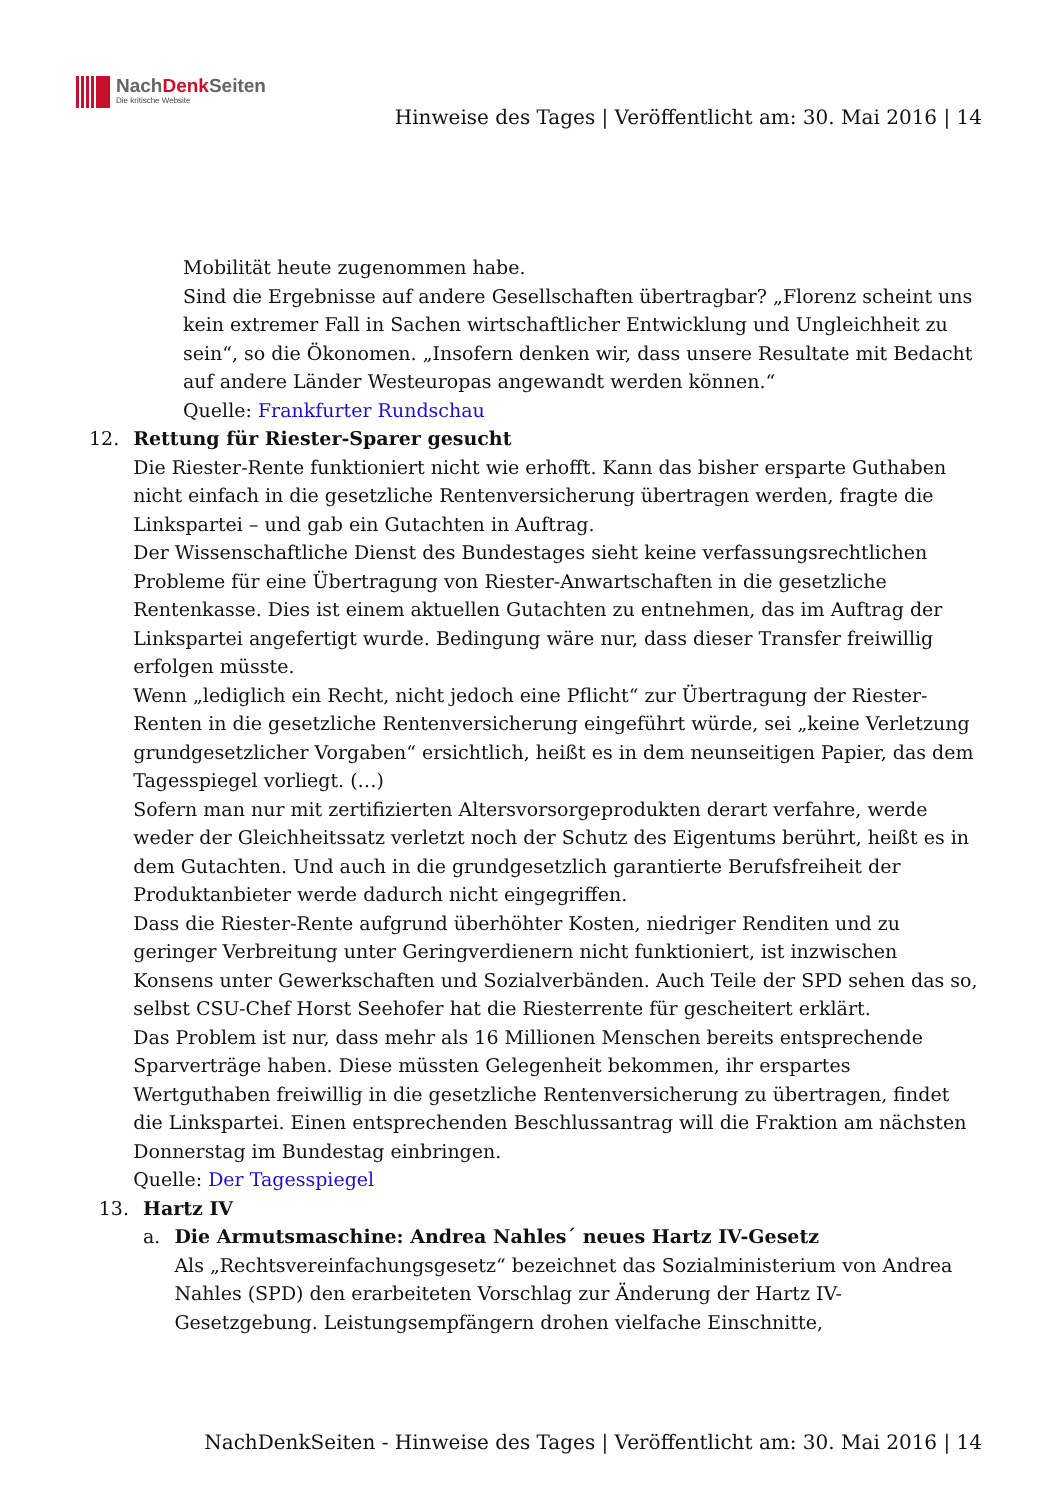NachDenk Seiten
Die kritische Website
Hinweise des Tages | Veröffentlicht am: 30. Mai 2016 | 14
Mobilität heute zugenommen habe.
Sind die Ergebnisse auf andere Gesellschaften übertragbar? „Florenz scheint uns kein extremer Fall in Sachen wirtschaftlicher Entwicklung und Ungleichheit zu sein“, so die Ökonomen. „Insofern denken wir, dass unsere Resultate mit Bedacht auf andere Länder Westeuropas angewandt werden können.“
Quelle: Frankfurter Rundschau
12. Rettung für Riester-Sparer gesucht
Die Riester-Rente funktioniert nicht wie erhofft. Kann das bisher ersparte Guthaben nicht einfach in die gesetzliche Rentenversicherung übertragen werden, fragte die Linkspartei – und gab ein Gutachten in Auftrag.
Der Wissenschaftliche Dienst des Bundestages sieht keine verfassungsrechtlichen Probleme für eine Übertragung von Riester-Anwartschaften in die gesetzliche Rentenkasse. Dies ist einem aktuellen Gutachten zu entnehmen, das im Auftrag der Linkspartei angefertigt wurde. Bedingung wäre nur, dass dieser Transfer freiwillig erfolgen müsste.
Wenn „lediglich ein Recht, nicht jedoch eine Pflicht“ zur Übertragung der Riester-Renten in die gesetzliche Rentenversicherung eingeführt würde, sei „keine Verletzung grundgesetzlicher Vorgaben“ ersichtlich, heißt es in dem neunseitigen Papier, das dem Tagesspiegel vorliegt. (…)
Sofern man nur mit zertifizierten Altersvorsorgeprodukten derart verfahre, werde weder der Gleichheitssatz verletzt noch der Schutz des Eigentums berührt, heißt es in dem Gutachten. Und auch in die grundgesetzlich garantierte Berufsfreiheit der Produktanbieter werde dadurch nicht eingegriffen.
Dass die Riester-Rente aufgrund überhöhter Kosten, niedriger Renditen und zu geringer Verbreitung unter Geringverdienern nicht funktioniert, ist inzwischen Konsens unter Gewerkschaften und Sozialverbänden. Auch Teile der SPD sehen das so, selbst CSU-Chef Horst Seehofer hat die Riesterrente für gescheitert erklärt.
Das Problem ist nur, dass mehr als 16 Millionen Menschen bereits entsprechende Sparverträge haben. Diese müssten Gelegenheit bekommen, ihr erspartes Wertguthaben freiwillig in die gesetzliche Rentenversicherung zu übertragen, findet die Linkspartei. Einen entsprechenden Beschlussantrag will die Fraktion am nächsten Donnerstag im Bundestag einbringen.
Quelle: Der Tagesspiegel
13. Hartz IV
a. Die Armutsmaschine: Andrea Nahles´ neues Hartz IV-Gesetz
Als „Rechtsvereinfachungsgesetz“ bezeichnet das Sozialministerium von Andrea Nahles (SPD) den erarbeiteten Vorschlag zur Änderung der Hartz IV-Gesetzgebung. Leistungsempfängern drohen vielfache Einschnitte,
NachDenkSeiten - Hinweise des Tages | Veröffentlicht am: 30. Mai 2016 | 14